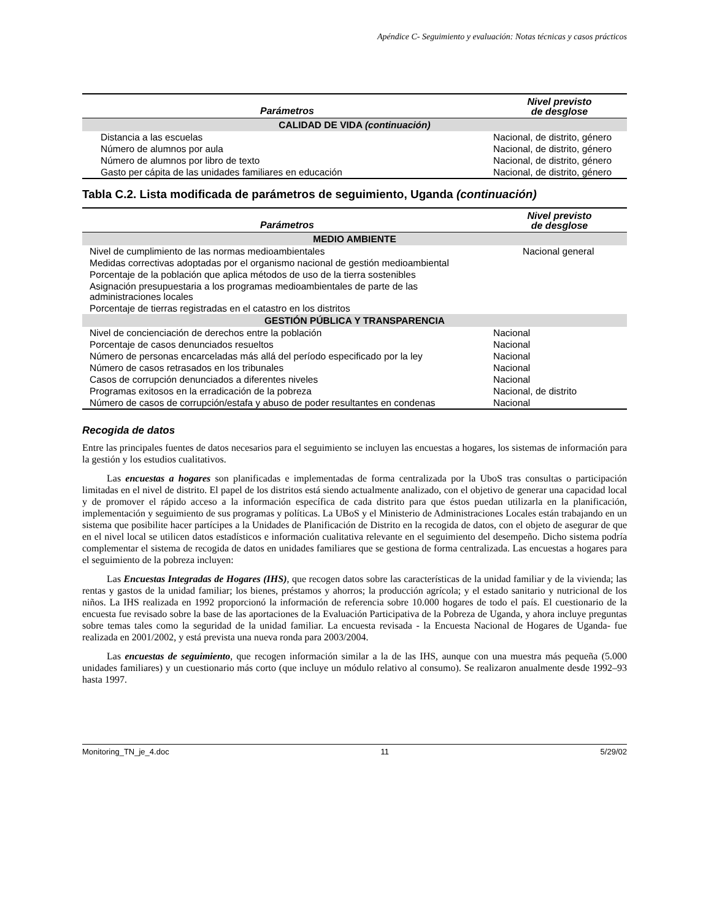Apéndice C- Seguimiento y evaluación: Notas técnicas y casos prácticos
| Parámetros | Nivel previsto de desglose |
| --- | --- |
| CALIDAD DE VIDA (continuación) | |
| Distancia a las escuelas | Nacional, de distrito, género |
| Número de alumnos por aula | Nacional, de distrito, género |
| Número de alumnos por libro de texto | Nacional, de distrito, género |
| Gasto per cápita de las unidades familiares en educación | Nacional, de distrito, género |
Tabla C.2. Lista modificada de parámetros de seguimiento, Uganda (continuación)
| Parámetros | Nivel previsto de desglose |
| --- | --- |
| MEDIO AMBIENTE | |
| Nivel de cumplimiento de las normas medioambientales | Nacional general |
| Medidas correctivas adoptadas por el organismo nacional de gestión medioambiental | |
| Porcentaje de la población que aplica métodos de uso de la tierra sostenibles | |
| Asignación presupuestaria a los programas medioambientales de parte de las administraciones locales | |
| Porcentaje de tierras registradas en el catastro en los distritos | |
| GESTIÓN PÚBLICA Y TRANSPARENCIA | |
| Nivel de concienciación de derechos entre la población | Nacional |
| Porcentaje de casos denunciados resueltos | Nacional |
| Número de personas encarceladas más allá del período especificado por la ley | Nacional |
| Número de casos retrasados en los tribunales | Nacional |
| Casos de corrupción denunciados a diferentes niveles | Nacional |
| Programas exitosos en la erradicación de la pobreza | Nacional, de distrito |
| Número de casos de corrupción/estafa y abuso de poder resultantes en condenas | Nacional |
Recogida de datos
Entre las principales fuentes de datos necesarios para el seguimiento se incluyen las encuestas a hogares, los sistemas de información para la gestión y los estudios cualitativos.
Las encuestas a hogares son planificadas e implementadas de forma centralizada por la UboS tras consultas o participación limitadas en el nivel de distrito. El papel de los distritos está siendo actualmente analizado, con el objetivo de generar una capacidad local y de promover el rápido acceso a la información específica de cada distrito para que éstos puedan utilizarla en la planificación, implementación y seguimiento de sus programas y políticas. La UBoS y el Ministerio de Administraciones Locales están trabajando en un sistema que posibilite hacer partícipes a la Unidades de Planificación de Distrito en la recogida de datos, con el objeto de asegurar de que en el nivel local se utilicen datos estadísticos e información cualitativa relevante en el seguimiento del desempeño. Dicho sistema podría complementar el sistema de recogida de datos en unidades familiares que se gestiona de forma centralizada. Las encuestas a hogares para el seguimiento de la pobreza incluyen:
Las Encuestas Integradas de Hogares (IHS), que recogen datos sobre las características de la unidad familiar y de la vivienda; las rentas y gastos de la unidad familiar; los bienes, préstamos y ahorros; la producción agrícola; y el estado sanitario y nutricional de los niños. La IHS realizada en 1992 proporcionó la información de referencia sobre 10.000 hogares de todo el país. El cuestionario de la encuesta fue revisado sobre la base de las aportaciones de la Evaluación Participativa de la Pobreza de Uganda, y ahora incluye preguntas sobre temas tales como la seguridad de la unidad familiar. La encuesta revisada - la Encuesta Nacional de Hogares de Uganda- fue realizada en 2001/2002, y está prevista una nueva ronda para 2003/2004.
Las encuestas de seguimiento, que recogen información similar a la de las IHS, aunque con una muestra más pequeña (5.000 unidades familiares) y un cuestionario más corto (que incluye un módulo relativo al consumo). Se realizaron anualmente desde 1992–93 hasta 1997.
Monitoring_TN_je_4.doc 11 5/29/02